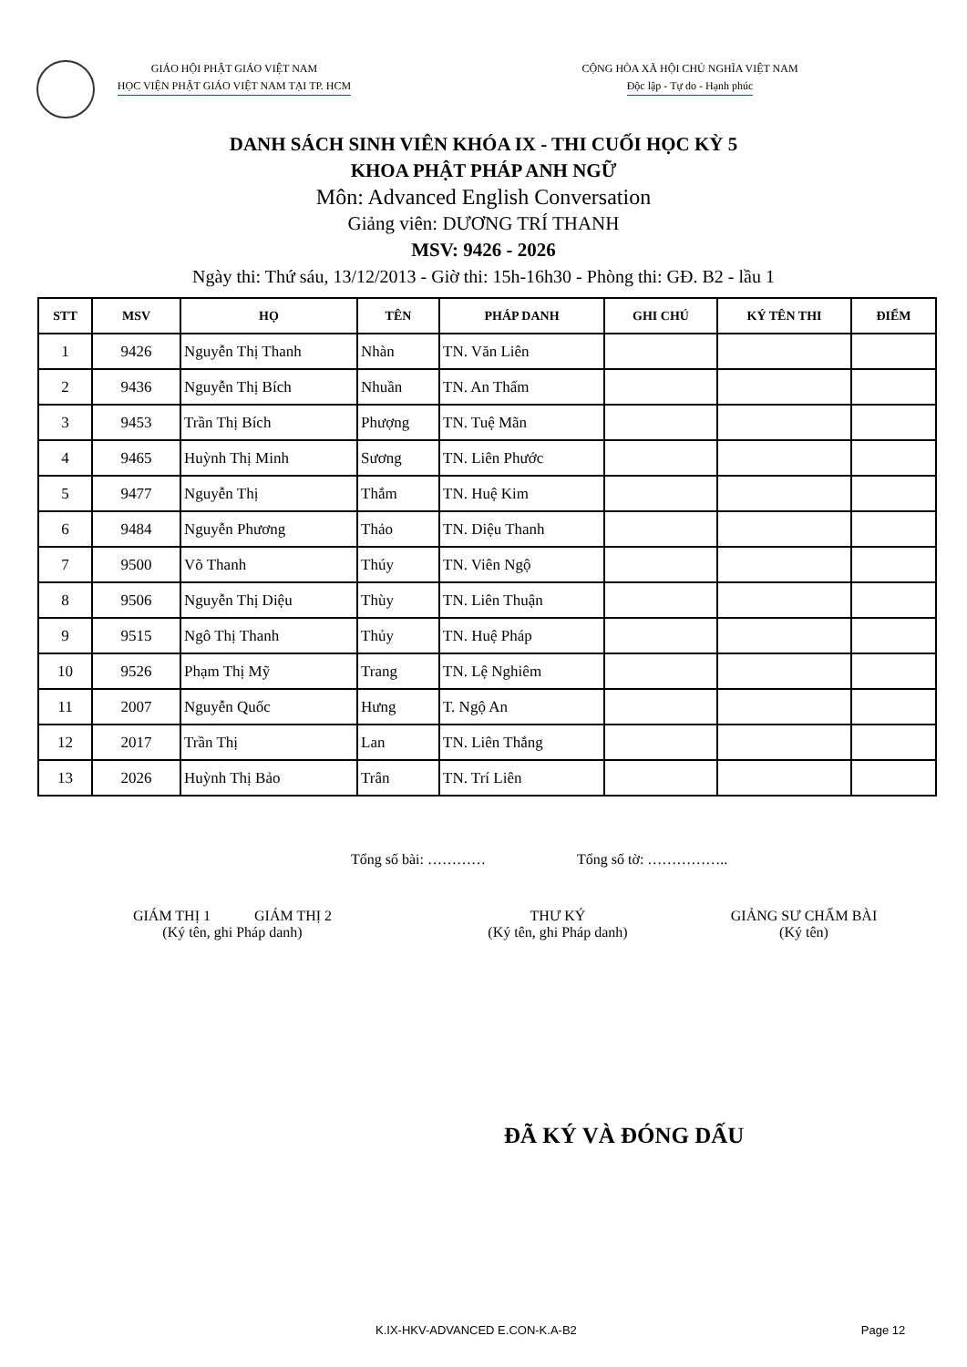GIÁO HỘI PHẬT GIÁO VIỆT NAM
HỌC VIỆN PHẬT GIÁO VIỆT NAM TẠI TP. HCM
CỘNG HÒA XÃ HỘI CHỦ NGHĨA VIỆT NAM
Độc lập - Tự do - Hạnh phúc
DANH SÁCH SINH VIÊN KHÓA IX - THI CUỐI HỌC KỲ 5
KHOA PHẬT PHÁP ANH NGỮ
Môn: Advanced English Conversation
Giảng viên: DƯƠNG TRÍ THANH
MSV: 9426 - 2026
Ngày thi: Thứ sáu, 13/12/2013 - Giờ thi: 15h-16h30 - Phòng thi: GĐ. B2 - lầu 1
| STT | MSV | HỌ | TÊN | PHÁP DANH | GHI CHÚ | KÝ TÊN THI | ĐIỂM |
| --- | --- | --- | --- | --- | --- | --- | --- |
| 1 | 9426 | Nguyễn Thị Thanh | Nhàn | TN. Văn Liên | | | |
| 2 | 9436 | Nguyễn Thị Bích | Nhuần | TN. An Thấm | | | |
| 3 | 9453 | Trần Thị Bích | Phượng | TN. Tuệ Mãn | | | |
| 4 | 9465 | Huỳnh Thị Minh | Sương | TN. Liên Phước | | | |
| 5 | 9477 | Nguyễn Thị | Thắm | TN. Huệ Kim | | | |
| 6 | 9484 | Nguyễn Phương | Thảo | TN. Diệu Thanh | | | |
| 7 | 9500 | Võ Thanh | Thúy | TN. Viên Ngộ | | | |
| 8 | 9506 | Nguyễn Thị Diệu | Thùy | TN. Liên Thuận | | | |
| 9 | 9515 | Ngô Thị Thanh | Thủy | TN. Huệ Pháp | | | |
| 10 | 9526 | Phạm Thị Mỹ | Trang | TN. Lệ Nghiêm | | | |
| 11 | 2007 | Nguyễn Quốc | Hưng | T. Ngộ An | | | |
| 12 | 2017 | Trần Thị | Lan | TN. Liên Thắng | | | |
| 13 | 2026 | Huỳnh Thị Bảo | Trân | TN. Trí Liên | | | |
Tổng số bài: ………… Tổng số tờ: ……………..
GIÁM THỊ 1 GIÁM THỊ 2
(Ký tên, ghi Pháp danh)
THƯ KÝ
(Ký tên, ghi Pháp danh)
GIẢNG SƯ CHẤM BÀI
(Ký tên)
ĐÃ KÝ VÀ ĐÓNG DẤU
K.IX-HKV-ADVANCED E.CON-K.A-B2 Page 12